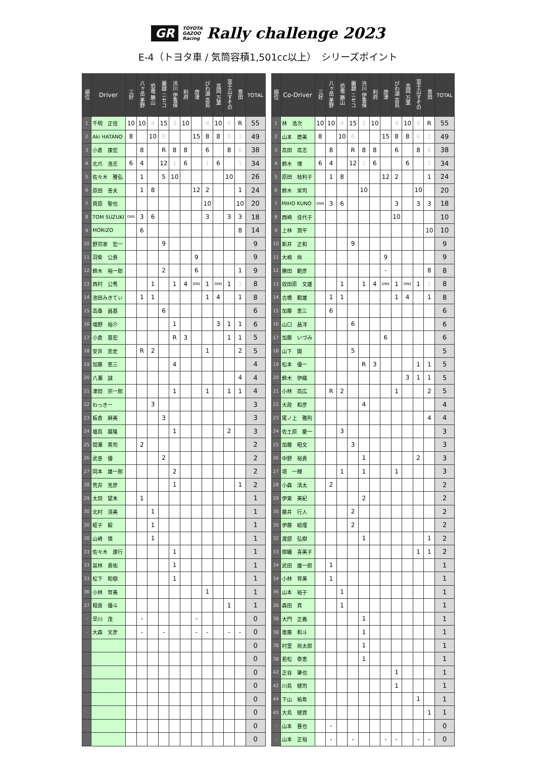GR TOYOTA
GAZOO
Racing Rally challenge 2023
E-4（トヨタ車 / 気筒容積1,501cc以上）　シリーズポイント
| 順位 | Driver | 三好 | 八ヶ岳 茅野 | 恐竜 勝山 | 蘭越 ニセコ | 渋川 伊香保 | 利府 | 唐津 | びわ湖 高島 | 高岡 万葉 | 富士山すその | 豊田 | TOTAL |
| --- | --- | --- | --- | --- | --- | --- | --- | --- | --- | --- | --- | --- | --- |
| 1 | 千明 正信 | 10 | 10 | 4 | 15 | 3 | 10 | | 4 | 10 | 4 | R | 55 |
| 2 | Aki HATANO | 8 | | 10 | 6 | | | 15 | 8 | 8 | 6 | 1 | 49 |
| 3 | 小倉 康宏 | | 8 | | R | 8 | 8 | | 6 | | 8 | 6 | 38 |
| 4 | 北爪 浩志 | 6 | 4 | | 12 | 1 | 6 | | 1 | 6 | | 1 | 34 |
| 5 | 佐々木 雅弘 | | 1 | | 5 | 10 | | | | | 10 | | 26 |
| 6 | 原田 善夫 | | 1 | 8 | | | | 12 | 2 | | | 1 | 24 |
| 7 | 貝原 聖也 | | | | | | | | 10 | | | 10 | 20 |
| 8 | TOM SUZUKI | DNS | 3 | 6 | | | | | 3 | | 3 | 3 | 18 |
| 9 | MORIZO | | 6 | | | | | | | | | 8 | 14 |
| 10 | 野苅家 宏一 | | | | 9 | | | | | | | | 9 |
| 11 | 羽柴 公貴 | | | | | | | 9 | | | | | 9 |
| 12 | 鈴木 裕一郎 | | | | 2 | | | 6 | | | | 1 | 9 |
| 13 | 西村 公秀 | | | 1 | | 1 | 4 | DNS | 1 | DNS | 1 | 1 | 8 |
| 14 | 池田みきてぃ | | 1 | 1 | | | | | 1 | 4 | | 1 | 8 |
| 15 | 高桑 昌基 | | | | 6 | | | | | | | | 6 |
| 16 | 増野 裕介 | | | | | 1 | | | | 3 | 1 | 1 | 6 |
| 17 | 小倉 基宏 | | | | | R | 3 | | | | 1 | 1 | 5 |
| 18 | 安井 忠史 | | R | 2 | | | | | 1 | | | 2 | 5 |
| 19 | 加藤 恵三 | | | | | 4 | | | | | | | 4 |
| 20 | 八瀬 誠 | | | | | | | | | | | 4 | 4 |
| 21 | 津田 宗一郎 | | | | | 1 | | | 1 | | 1 | 1 | 4 |
| 22 | わっきー | | | 3 | | | | | | | | | 3 |
| 23 | 板倉 麻美 | | | | 3 | | | | | | | | 3 |
| 24 | 福島 展隆 | | | | | 1 | | | | | 2 | | 3 |
| 25 | 間瀬 英司 | | 2 | | | | | | | | | | 2 |
| 26 | 武善 優 | | | | 2 | | | | | | | | 2 |
| 27 | 岡本 雄一郎 | | | | | 2 | | | | | | | 2 |
| 28 | 荒井 克彦 | | | | | 1 | | | | | | 1 | 2 |
| 29 | 太田 望未 | | 1 | | | | | | | | | | 1 |
| 30 | 北村 清美 | | | 1 | | | | | | | | | 1 |
| 30 | 蛭子 毅 | | | 1 | | | | | | | | | 1 |
| 30 | 山崎 慎 | | | 1 | | | | | | | | | 1 |
| 33 | 佐々木 康行 | | | | | 1 | | | | | | | 1 |
| 33 | 冨林 勇佑 | | | | | 1 | | | | | | | 1 |
| 33 | 松下 和樹 | | | | | 1 | | | | | | | 1 |
| 36 | 小林 育美 | | | | | | | | 1 | | | | 1 |
| 37 | 相良 優斗 | | | | | | | | | | 1 | | 1 |
| - | 早川 茂 | | - | | | | | - | | | | | 0 |
| - | 大森 文彦 | | - | | - | | | - | - | | - | - | 0 |
| | | | | | | | | | | | | | 0 |
| | | | | | | | | | | | | | 0 |
| | | | | | | | | | | | | | 0 |
| | | | | | | | | | | | | | 0 |
| | | | | | | | | | | | | | 0 |
| | | | | | | | | | | | | | 0 |
| | | | | | | | | | | | | | 0 |
| | | | | | | | | | | | | | 0 |
| 順位 | Co-Driver | 三好 | 八ヶ岳 茅野 | 恐竜 勝山 | 蘭越 ニセコ | 渋川 伊香保 | 利府 | 唐津 | びわ湖 高島 | 高岡 万葉 | 富士山すその | 豊田 | TOTAL |
| --- | --- | --- | --- | --- | --- | --- | --- | --- | --- | --- | --- | --- | --- |
| 1 | 林 浩次 | 10 | 10 | 4 | 15 | 3 | 10 | | 4 | 10 | 4 | R | 55 |
| 2 | 山本 磨美 | 8 | | 10 | 6 | | | 15 | 8 | 8 | 6 | 1 | 49 |
| 3 | 高田 高志 | | 8 | | R | 8 | 8 | | 6 | | 8 | 6 | 38 |
| 4 | 鈴木 博 | 6 | 4 | | 12 | 1 | 6 | | | 6 | | 1 | 34 |
| 5 | 原田 枝利子 | | 1 | 8 | | | | 12 | 2 | | | 1 | 24 |
| 6 | 鈴木 栄司 | | | | | 10 | | | | | 10 | | 20 |
| 7 | MIHO KUNO | DNS | 3 | 6 | | | | | 3 | | 3 | 3 | 18 |
| 8 | 西崎 佳代子 | | | | | | | | 10 | | | | 10 |
| 9 | 上林 潤平 | | | | | | | | | | | 10 | 10 |
| 10 | 新井 正和 | | | | 9 | | | | | | | | 9 |
| 11 | 大嶋 尚 | | | | | | | 9 | | | | | 9 |
| 12 | 勝田 範彦 | | | | | | | - | | | | 8 | 8 |
| 13 | 奴田原 文雄 | | | 1 | | 1 | 4 | DNS | 1 | DNS | 1 | 1 | 8 |
| 14 | 古橋 範雄 | | 1 | 1 | | | | | 1 | 4 | | 1 | 8 |
| 15 | 加藤 恵三 | | 6 | | | | | | | | | | 6 |
| 16 | 山口 昌洋 | | | | 6 | | | | | | | | 6 |
| 17 | 加藤 いづみ | | | | | | | 6 | | | | | 6 |
| 18 | 山下 開 | | | | 5 | | | | | | | | 5 |
| 19 | 松本 優一 | | | | | R | 3 | | | | 1 | 1 | 5 |
| 20 | 鈴木 伊織 | | | | | | | | | 3 | 1 | 1 | 5 |
| 21 | 小林 高広 | | R | 2 | | | | | 1 | | | 2 | 5 |
| 22 | 大政 和彦 | | | | | 4 | | | | | | | 4 |
| 23 | 尾ノ上 雅則 | | | | | | | | | | | 4 | 4 |
| 24 | 佐土原 慶一 | | | 3 | | | | | | | | | 3 |
| 25 | 加藤 昭文 | | | | 3 | | | | | | | | 3 |
| 26 | 中野 裕貴 | | | | | 1 | | | | | 2 | | 3 |
| 27 | 境 一輝 | | | 1 | | 1 | | | 1 | | | | 3 |
| 28 | 小森 清太 | | 2 | | | | | | | | | | 2 |
| 29 | 伊東 美紀 | | | | | 2 | | | | | | | 2 |
| 30 | 藤井 行人 | | | | 2 | | | | | | | | 2 |
| 30 | 伊藤 絵理 | | | | 2 | | | | | | | | 2 |
| 32 | 渡部 弘樹 | | | | | 1 | | | | | | 1 | 2 |
| 33 | 御纏 喜美子 | | | | | | | | | | 1 | 1 | 2 |
| 34 | 武田 雄一郎 | | 1 | | | | | | | | | | 1 |
| 34 | 小林 育美 | | 1 | | | | | | | | | | 1 |
| 36 | 山本 裕子 | | | 1 | | | | | | | | | 1 |
| 36 | 森田 真 | | | 1 | | | | | | | | | 1 |
| 38 | 大門 正義 | | | | | 1 | | | | | | | 1 |
| 38 | 進藤 和斗 | | | | | 1 | | | | | | | 1 |
| 38 | 村里 尚太郎 | | | | | 1 | | | | | | | 1 |
| 38 | 若松 泰恵 | | | | | 1 | | | | | | | 1 |
| 42 | 正谷 肇也 | | | | | | | | 1 | | | | 1 |
| 42 | 川島 健司 | | | | | | | | 1 | | | | 1 |
| 44 | 下山 祐希 | | | | | | | | | | 1 | | 1 |
| 45 | 大島 健資 | | | | | | | | | | | 1 | 1 |
| - | 山本 晋也 | | - | | | | | | | | | | 0 |
| - | 山本 正裕 | | - | | - | | | - | - | | - | - | 0 |